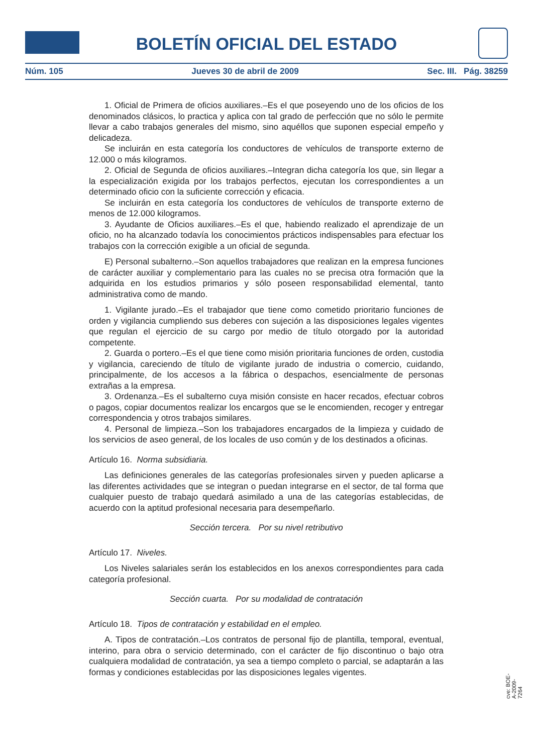BOLETÍN OFICIAL DEL ESTADO
Núm. 105 Jueves 30 de abril de 2009 Sec. III. Pág. 38259
1. Oficial de Primera de oficios auxiliares.–Es el que poseyendo uno de los oficios de los denominados clásicos, lo practica y aplica con tal grado de perfección que no sólo le permite llevar a cabo trabajos generales del mismo, sino aquéllos que suponen especial empeño y delicadeza.
Se incluirán en esta categoría los conductores de vehículos de transporte externo de 12.000 o más kilogramos.
2. Oficial de Segunda de oficios auxiliares.–Integran dicha categoría los que, sin llegar a la especialización exigida por los trabajos perfectos, ejecutan los correspondientes a un determinado oficio con la suficiente corrección y eficacia.
Se incluirán en esta categoría los conductores de vehículos de transporte externo de menos de 12.000 kilogramos.
3. Ayudante de Oficios auxiliares.–Es el que, habiendo realizado el aprendizaje de un oficio, no ha alcanzado todavía los conocimientos prácticos indispensables para efectuar los trabajos con la corrección exigible a un oficial de segunda.
E) Personal subalterno.–Son aquellos trabajadores que realizan en la empresa funciones de carácter auxiliar y complementario para las cuales no se precisa otra formación que la adquirida en los estudios primarios y sólo poseen responsabilidad elemental, tanto administrativa como de mando.
1. Vigilante jurado.–Es el trabajador que tiene como cometido prioritario funciones de orden y vigilancia cumpliendo sus deberes con sujeción a las disposiciones legales vigentes que regulan el ejercicio de su cargo por medio de título otorgado por la autoridad competente.
2. Guarda o portero.–Es el que tiene como misión prioritaria funciones de orden, custodia y vigilancia, careciendo de título de vigilante jurado de industria o comercio, cuidando, principalmente, de los accesos a la fábrica o despachos, esencialmente de personas extrañas a la empresa.
3. Ordenanza.–Es el subalterno cuya misión consiste en hacer recados, efectuar cobros o pagos, copiar documentos realizar los encargos que se le encomienden, recoger y entregar correspondencia y otros trabajos similares.
4. Personal de limpieza.–Son los trabajadores encargados de la limpieza y cuidado de los servicios de aseo general, de los locales de uso común y de los destinados a oficinas.
Artículo 16. Norma subsidiaria.
Las definiciones generales de las categorías profesionales sirven y pueden aplicarse a las diferentes actividades que se integran o puedan integrarse en el sector, de tal forma que cualquier puesto de trabajo quedará asimilado a una de las categorías establecidas, de acuerdo con la aptitud profesional necesaria para desempeñarlo.
Sección tercera. Por su nivel retributivo
Artículo 17. Niveles.
Los Niveles salariales serán los establecidos en los anexos correspondientes para cada categoría profesional.
Sección cuarta. Por su modalidad de contratación
Artículo 18. Tipos de contratación y estabilidad en el empleo.
A. Tipos de contratación.–Los contratos de personal fijo de plantilla, temporal, eventual, interino, para obra o servicio determinado, con el carácter de fijo discontinuo o bajo otra cualquiera modalidad de contratación, ya sea a tiempo completo o parcial, se adaptarán a las formas y condiciones establecidas por las disposiciones legales vigentes.
cve: BOE-A-2009-7264